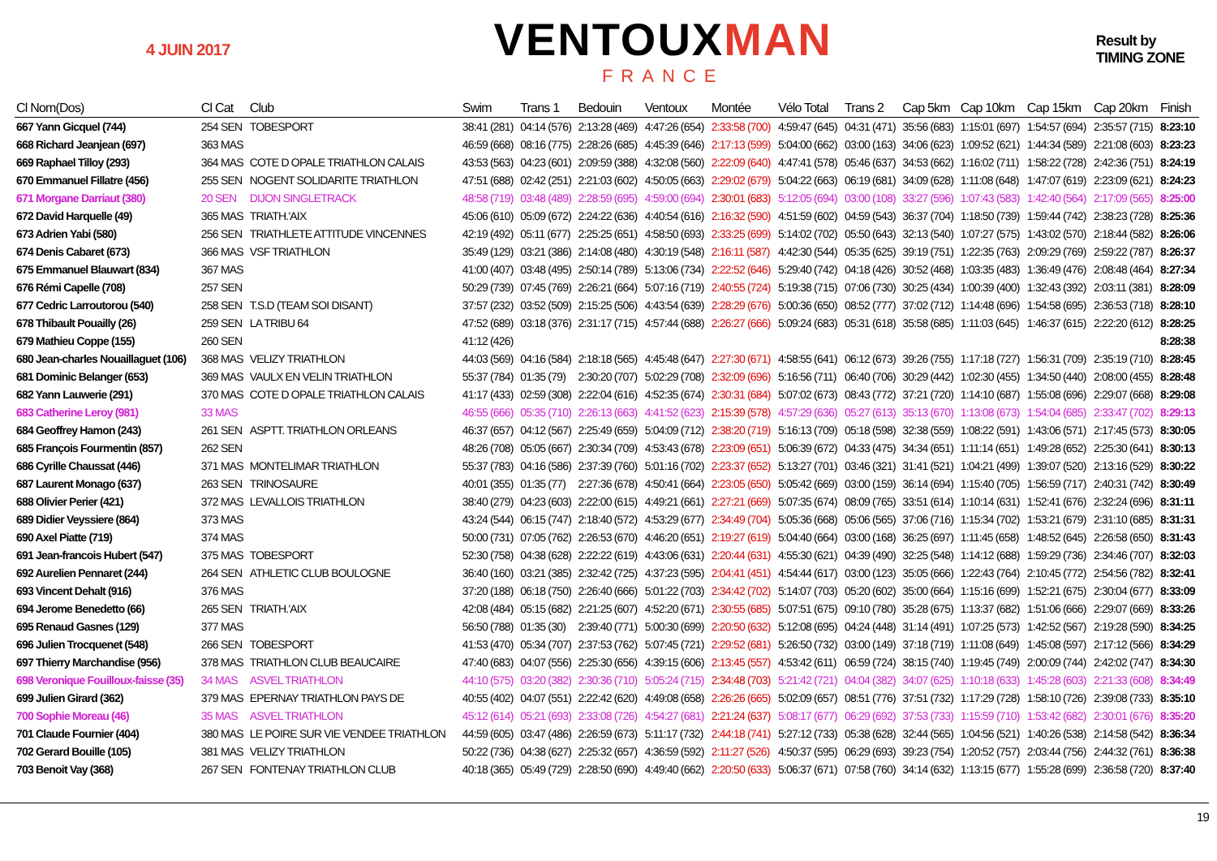4 JUIN 2017
VENTOUXMAN
FRANCE
Result by
TIMING ZONE
| Cl Nom(Dos) | Cl Cat | Club | Swim | Trans 1 | Bedouin | Ventoux | Montée | Vélo Total | Trans 2 | Cap 5km | Cap 10km | Cap 15km | Cap 20km | Finish |
| --- | --- | --- | --- | --- | --- | --- | --- | --- | --- | --- | --- | --- | --- | --- |
| 667 Yann Gicquel (744) | 254 SEN | TOBESPORT | 38:41 (281) | 04:14 (576) | 2:13:28 (469) | 4:47:26 (654) | 2:33:58 (700) | 4:59:47 (645) | 04:31 (471) | 35:56 (683) | 1:15:01 (697) | 1:54:57 (694) | 2:35:57 (715) | 8:23:10 |
| 668 Richard Jeanjean (697) | 363 MAS | | 46:59 (668) | 08:16 (775) | 2:28:26 (685) | 4:45:39 (646) | 2:17:13 (599) | 5:04:00 (662) | 03:00 (163) | 34:06 (623) | 1:09:52 (621) | 1:44:34 (589) | 2:21:08 (603) | 8:23:23 |
| 669 Raphael Tilloy (293) | 364 MAS | COTE D OPALE TRIATHLON CALAIS | 43:53 (563) | 04:23 (601) | 2:09:59 (388) | 4:32:08 (560) | 2:22:09 (640) | 4:47:41 (578) | 05:46 (637) | 34:53 (662) | 1:16:02 (711) | 1:58:22 (728) | 2:42:36 (751) | 8:24:19 |
| 670 Emmanuel Fillatre (456) | 255 SEN | NOGENT SOLIDARITE TRIATHLON | 47:51 (688) | 02:42 (251) | 2:21:03 (602) | 4:50:05 (663) | 2:29:02 (679) | 5:04:22 (663) | 06:19 (681) | 34:09 (628) | 1:11:08 (648) | 1:47:07 (619) | 2:23:09 (621) | 8:24:23 |
| 671 Morgane Darriaut (380) | 20 SEN | DIJON SINGLETRACK | 48:58 (719) | 03:48 (489) | 2:28:59 (695) | 4:59:00 (694) | 2:30:01 (683) | 5:12:05 (694) | 03:00 (108) | 33:27 (596) | 1:07:43 (583) | 1:42:40 (564) | 2:17:09 (565) | 8:25:00 |
| 672 David Harquelle (49) | 365 MAS | TRIATH.'AIX | 45:06 (610) | 05:09 (672) | 2:24:22 (636) | 4:40:54 (616) | 2:16:32 (590) | 4:51:59 (602) | 04:59 (543) | 36:37 (704) | 1:18:50 (739) | 1:59:44 (742) | 2:38:23 (728) | 8:25:36 |
| 673 Adrien Yabi (580) | 256 SEN | TRIATHLETE ATTITUDE VINCENNES | 42:19 (492) | 05:11 (677) | 2:25:25 (651) | 4:58:50 (693) | 2:33:25 (699) | 5:14:02 (702) | 05:50 (643) | 32:13 (540) | 1:07:27 (575) | 1:43:02 (570) | 2:18:44 (582) | 8:26:06 |
| 674 Denis Cabaret (673) | 366 MAS | VSF TRIATHLON | 35:49 (129) | 03:21 (386) | 2:14:08 (480) | 4:30:19 (548) | 2:16:11 (587) | 4:42:30 (544) | 05:35 (625) | 39:19 (751) | 1:22:35 (763) | 2:09:29 (769) | 2:59:22 (787) | 8:26:37 |
| 675 Emmanuel Blauwart (834) | 367 MAS | | 41:00 (407) | 03:48 (495) | 2:50:14 (789) | 5:13:06 (734) | 2:22:52 (646) | 5:29:40 (742) | 04:18 (426) | 30:52 (468) | 1:03:35 (483) | 1:36:49 (476) | 2:08:48 (464) | 8:27:34 |
| 676 Rémi Capelle (708) | 257 SEN | | 50:29 (739) | 07:45 (769) | 2:26:21 (664) | 5:07:16 (719) | 2:40:55 (724) | 5:19:38 (715) | 07:06 (730) | 30:25 (434) | 1:00:39 (400) | 1:32:43 (392) | 2:03:11 (381) | 8:28:09 |
| 677 Cedric Larroutorou (540) | 258 SEN | T.S.D (TEAM SOI DISANT) | 37:57 (232) | 03:52 (509) | 2:15:25 (506) | 4:43:54 (639) | 2:28:29 (676) | 5:00:36 (650) | 08:52 (777) | 37:02 (712) | 1:14:48 (696) | 1:54:58 (695) | 2:36:53 (718) | 8:28:10 |
| 678 Thibault Pouailly (26) | 259 SEN | LA TRIBU 64 | 47:52 (689) | 03:18 (376) | 2:31:17 (715) | 4:57:44 (688) | 2:26:27 (666) | 5:09:24 (683) | 05:31 (618) | 35:58 (685) | 1:11:03 (645) | 1:46:37 (615) | 2:22:20 (612) | 8:28:25 |
| 679 Mathieu Coppe (155) | 260 SEN | | 41:12 (426) | | | | | | | | | | | 8:28:38 |
| 680 Jean-charles Nouaillaguet (106) | 368 MAS | VELIZY TRIATHLON | 44:03 (569) | 04:16 (584) | 2:18:18 (565) | 4:45:48 (647) | 2:27:30 (671) | 4:58:55 (641) | 06:12 (673) | 39:26 (755) | 1:17:18 (727) | 1:56:31 (709) | 2:35:19 (710) | 8:28:45 |
| 681 Dominic Belanger (653) | 369 MAS | VAULX EN VELIN TRIATHLON | 55:37 (784) | 01:35 (79) | 2:30:20 (707) | 5:02:29 (708) | 2:32:09 (696) | 5:16:56 (711) | 06:40 (706) | 30:29 (442) | 1:02:30 (455) | 1:34:50 (440) | 2:08:00 (455) | 8:28:48 |
| 682 Yann Lauwerie (291) | 370 MAS | COTE D OPALE TRIATHLON CALAIS | 41:17 (433) | 02:59 (308) | 2:22:04 (616) | 4:52:35 (674) | 2:30:31 (684) | 5:07:02 (673) | 08:43 (772) | 37:21 (720) | 1:14:10 (687) | 1:55:08 (696) | 2:29:07 (668) | 8:29:08 |
| 683 Catherine Leroy (981) | 33 MAS | | 46:55 (666) | 05:35 (710) | 2:26:13 (663) | 4:41:52 (623) | 2:15:39 (578) | 4:57:29 (636) | 05:27 (613) | 35:13 (670) | 1:13:08 (673) | 1:54:04 (685) | 2:33:47 (702) | 8:29:13 |
| 684 Geoffrey Hamon (243) | 261 SEN | ASPTT. TRIATHLON ORLEANS | 46:37 (657) | 04:12 (567) | 2:25:49 (659) | 5:04:09 (712) | 2:38:20 (719) | 5:16:13 (709) | 05:18 (598) | 32:38 (559) | 1:08:22 (591) | 1:43:06 (571) | 2:17:45 (573) | 8:30:05 |
| 685 François Fourmentin (857) | 262 SEN | | 48:26 (708) | 05:05 (667) | 2:30:34 (709) | 4:53:43 (678) | 2:23:09 (651) | 5:06:39 (672) | 04:33 (475) | 34:34 (651) | 1:11:14 (651) | 1:49:28 (652) | 2:25:30 (641) | 8:30:13 |
| 686 Cyrille Chaussat (446) | 371 MAS | MONTELIMAR TRIATHLON | 55:37 (783) | 04:16 (586) | 2:37:39 (760) | 5:01:16 (702) | 2:23:37 (652) | 5:13:27 (701) | 03:46 (321) | 31:41 (521) | 1:04:21 (499) | 1:39:07 (520) | 2:13:16 (529) | 8:30:22 |
| 687 Laurent Monago (637) | 263 SEN | TRINOSAURE | 40:01 (355) | 01:35 (77) | 2:27:36 (678) | 4:50:41 (664) | 2:23:05 (650) | 5:05:42 (669) | 03:00 (159) | 36:14 (694) | 1:15:40 (705) | 1:56:59 (717) | 2:40:31 (742) | 8:30:49 |
| 688 Olivier Perier (421) | 372 MAS | LEVALLOIS TRIATHLON | 38:40 (279) | 04:23 (603) | 2:22:00 (615) | 4:49:21 (661) | 2:27:21 (669) | 5:07:35 (674) | 08:09 (765) | 33:51 (614) | 1:10:14 (631) | 1:52:41 (676) | 2:32:24 (696) | 8:31:11 |
| 689 Didier Veyssiere (864) | 373 MAS | | 43:24 (544) | 06:15 (747) | 2:18:40 (572) | 4:53:29 (677) | 2:34:49 (704) | 5:05:36 (668) | 05:06 (565) | 37:06 (716) | 1:15:34 (702) | 1:53:21 (679) | 2:31:10 (685) | 8:31:31 |
| 690 Axel Piatte (719) | 374 MAS | | 50:00 (731) | 07:05 (762) | 2:26:53 (670) | 4:46:20 (651) | 2:19:27 (619) | 5:04:40 (664) | 03:00 (168) | 36:25 (697) | 1:11:45 (658) | 1:48:52 (645) | 2:26:58 (650) | 8:31:43 |
| 691 Jean-francois Hubert (547) | 375 MAS | TOBESPORT | 52:30 (758) | 04:38 (628) | 2:22:22 (619) | 4:43:06 (631) | 2:20:44 (631) | 4:55:30 (621) | 04:39 (490) | 32:25 (548) | 1:14:12 (688) | 1:59:29 (736) | 2:34:46 (707) | 8:32:03 |
| 692 Aurelien Pennaret (244) | 264 SEN | ATHLETIC CLUB BOULOGNE | 36:40 (160) | 03:21 (385) | 2:32:42 (725) | 4:37:23 (595) | 2:04:41 (451) | 4:54:44 (617) | 03:00 (123) | 35:05 (666) | 1:22:43 (764) | 2:10:45 (772) | 2:54:56 (782) | 8:32:41 |
| 693 Vincent Dehalt (916) | 376 MAS | | 37:20 (188) | 06:18 (750) | 2:26:40 (666) | 5:01:22 (703) | 2:34:42 (702) | 5:14:07 (703) | 05:20 (602) | 35:00 (664) | 1:15:16 (699) | 1:52:21 (675) | 2:30:04 (677) | 8:33:09 |
| 694 Jerome Benedetto (66) | 265 SEN | TRIATH.'AIX | 42:08 (484) | 05:15 (682) | 2:21:25 (607) | 4:52:20 (671) | 2:30:55 (685) | 5:07:51 (675) | 09:10 (780) | 35:28 (675) | 1:13:37 (682) | 1:51:06 (666) | 2:29:07 (669) | 8:33:26 |
| 695 Renaud Gasnes (129) | 377 MAS | | 56:50 (788) | 01:35 (30) | 2:39:40 (771) | 5:00:30 (699) | 2:20:50 (632) | 5:12:08 (695) | 04:24 (448) | 31:14 (491) | 1:07:25 (573) | 1:42:52 (567) | 2:19:28 (590) | 8:34:25 |
| 696 Julien Trocquenet (548) | 266 SEN | TOBESPORT | 41:53 (470) | 05:34 (707) | 2:37:53 (762) | 5:07:45 (721) | 2:29:52 (681) | 5:26:50 (732) | 03:00 (149) | 37:18 (719) | 1:11:08 (649) | 1:45:08 (597) | 2:17:12 (566) | 8:34:29 |
| 697 Thierry Marchandise (956) | 378 MAS | TRIATHLON CLUB BEAUCAIRE | 47:40 (683) | 04:07 (556) | 2:25:30 (656) | 4:39:15 (606) | 2:13:45 (557) | 4:53:42 (611) | 06:59 (724) | 38:15 (740) | 1:19:45 (749) | 2:00:09 (744) | 2:42:02 (747) | 8:34:30 |
| 698 Veronique Fouilloux-faisse (35) | 34 MAS | ASVEL TRIATHLON | 44:10 (575) | 03:20 (382) | 2:30:36 (710) | 5:05:24 (715) | 2:34:48 (703) | 5:21:42 (721) | 04:04 (382) | 34:07 (625) | 1:10:18 (633) | 1:45:28 (603) | 2:21:33 (608) | 8:34:49 |
| 699 Julien Girard (362) | 379 MAS | EPERNAY TRIATHLON PAYS DE | 40:55 (402) | 04:07 (551) | 2:22:42 (620) | 4:49:08 (658) | 2:26:26 (665) | 5:02:09 (657) | 08:51 (776) | 37:51 (732) | 1:17:29 (728) | 1:58:10 (726) | 2:39:08 (733) | 8:35:10 |
| 700 Sophie Moreau (46) | 35 MAS | ASVEL TRIATHLON | 45:12 (614) | 05:21 (693) | 2:33:08 (726) | 4:54:27 (681) | 2:21:24 (637) | 5:08:17 (677) | 06:29 (692) | 37:53 (733) | 1:15:59 (710) | 1:53:42 (682) | 2:30:01 (676) | 8:35:20 |
| 701 Claude Fournier (404) | 380 MAS | LE POIRE SUR VIE VENDEE TRIATHLON | 44:59 (605) | 03:47 (486) | 2:26:59 (673) | 5:11:17 (732) | 2:44:18 (741) | 5:27:12 (733) | 05:38 (628) | 32:44 (565) | 1:04:56 (521) | 1:40:26 (538) | 2:14:58 (542) | 8:36:34 |
| 702 Gerard Bouille (105) | 381 MAS | VELIZY TRIATHLON | 50:22 (736) | 04:38 (627) | 2:25:32 (657) | 4:36:59 (592) | 2:11:27 (526) | 4:50:37 (595) | 06:29 (693) | 39:23 (754) | 1:20:52 (757) | 2:03:44 (756) | 2:44:32 (761) | 8:36:38 |
| 703 Benoit Vay (368) | 267 SEN | FONTENAY TRIATHLON CLUB | 40:18 (365) | 05:49 (729) | 2:28:50 (690) | 4:49:40 (662) | 2:20:50 (633) | 5:06:37 (671) | 07:58 (760) | 34:14 (632) | 1:13:15 (677) | 1:55:28 (699) | 2:36:58 (720) | 8:37:40 |
19